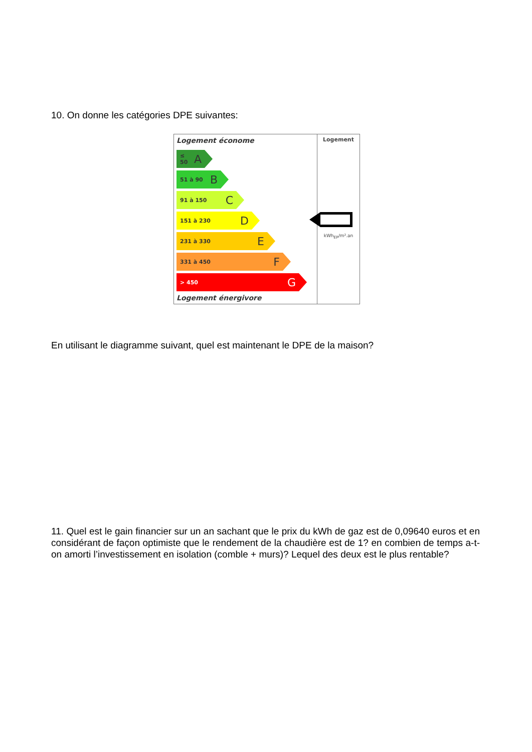10. On donne les catégories DPE suivantes:
Logement économe
≤ 50 A
51 à 90 B
91 à 150 C
151 à 230 D
231 à 330 E
331 à 450 F
> 450 G
Logement énergivore
Logement
kWh<sub>EP</sub>/m².an
En utilisant le diagramme suivant, quel est maintenant le DPE de la maison?
11. Quel est le gain financier sur un an sachant que le prix du kWh de gaz est de 0,09640 euros et en considérant de façon optimiste que le rendement de la chaudière est de 1? en combien de temps a-t-on amorti l’investissement en isolation (comble + murs)? Lequel des deux est le plus rentable?